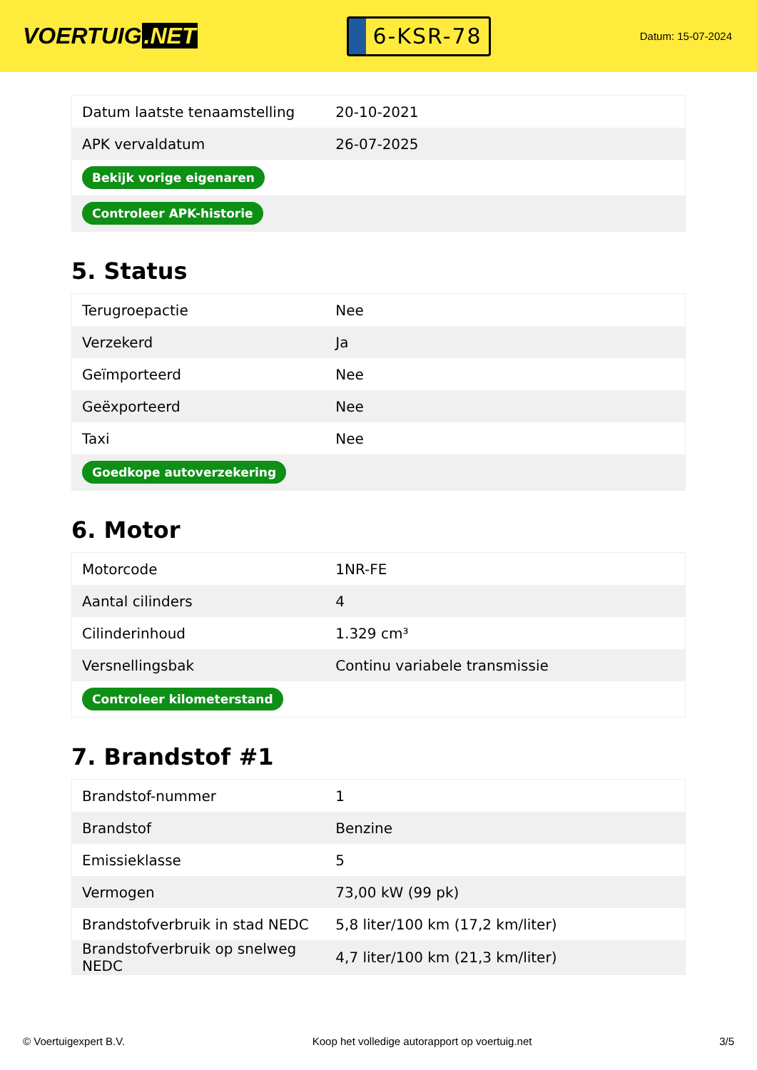VOERTUIG.NET
6-KSR-78
Datum: 15-07-2024
| Datum laatste tenaamstelling | 20-10-2021 |
| APK vervaldatum | 26-07-2025 |
| Bekijk vorige eigenaren | |
| Controleer APK-historie | |
5. Status
| Terugroepactie | Nee |
| Verzekerd | Ja |
| Geïmporteerd | Nee |
| Geëxporteerd | Nee |
| Taxi | Nee |
| Goedkope autoverzekering | |
6. Motor
| Motorcode | 1NR-FE |
| Aantal cilinders | 4 |
| Cilinderinhoud | 1.329 cm³ |
| Versnellingsbak | Continu variabele transmissie |
| Controleer kilometerstand | |
7. Brandstof #1
| Brandstof-nummer | 1 |
| Brandstof | Benzine |
| Emissieklasse | 5 |
| Vermogen | 73,00 kW (99 pk) |
| Brandstofverbruik in stad NEDC | 5,8 liter/100 km (17,2 km/liter) |
| Brandstofverbruik op snelweg NEDC | 4,7 liter/100 km (21,3 km/liter) |
© Voertuigexpert B.V. Koop het volledige autorapport op voertuig.net 3/5